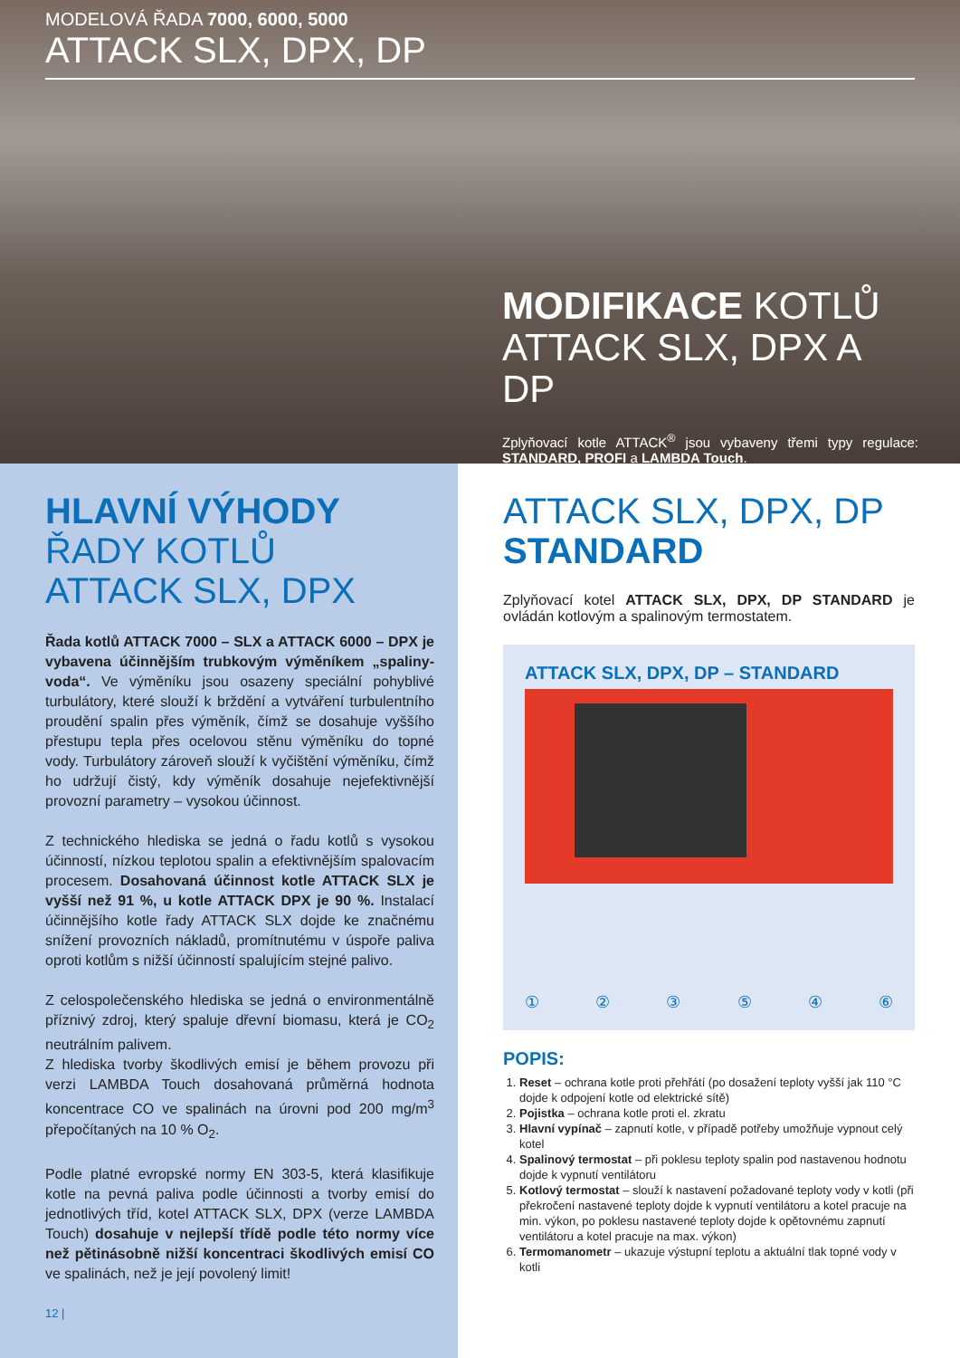MODELOVÁ ŘADA 7000, 6000, 5000
ATTACK SLX, DPX, DP
MODIFIKACE KOTLŮ
ATTACK SLX, DPX A DP
Zplyňovací kotle ATTACK<sup>®</sup> jsou vybaveny třemi typy regulace: STANDARD, PROFI a LAMBDA Touch.
HLAVNÍ VÝHODY
ŘADY KOTLŮ
ATTACK SLX, DPX
Řada kotlů ATTACK 7000 – SLX a ATTACK 6000 – DPX je vybavena účinnějším trubkovým výměníkem „spaliny-voda“. Ve výměníku jsou osazeny speciální pohyblivé turbulátory, které slouží k brždění a vytváření turbulentního proudění spalin přes výměník, čímž se dosahuje vyššího přestupu tepla přes ocelovou stěnu výměníku do topné vody. Turbulátory zároveň slouží k vyčištění výměníku, čímž ho udržují čistý, kdy výměník dosahuje nejefektivnější provozní parametry – vysokou účinnost.
Z technického hlediska se jedná o řadu kotlů s vysokou účinností, nízkou teplotou spalin a efektivnějším spalovacím procesem. Dosahovaná účinnost kotle ATTACK SLX je vyšší než 91 %, u kotle ATTACK DPX je 90 %. Instalací účinnějšího kotle řady ATTACK SLX dojde ke značnému snížení provozních nákladů, promítnutému v úspoře paliva oproti kotlům s nižší účinností spalujícím stejné palivo.
Z celospolečenského hlediska se jedná o environmentálně příznivý zdroj, který spaluje dřevní biomasu, která je CO<sub>2</sub> neutrálním palivem.
Z hlediska tvorby škodlivých emisí je během provozu při verzi LAMBDA Touch dosahovaná průměrná hodnota koncentrace CO ve spalinách na úrovni pod 200 mg/m<sup>3</sup> přepočítaných na 10 % O<sub>2</sub>.
Podle platné evropské normy EN 303-5, která klasifikuje kotle na pevná paliva podle účinnosti a tvorby emisí do jednotlivých tříd, kotel ATTACK SLX, DPX (verze LAMBDA Touch) dosahuje v nejlepší třídě podle této normy více než pětinásobně nižší koncentraci škodlivých emisí CO ve spalinách, než je její povolený limit!
12 |
ATTACK SLX, DPX, DP
STANDARD
Zplyňovací kotel ATTACK SLX, DPX, DP STANDARD je ovládán kotlovým a spalinovým termostatem.
ATTACK SLX, DPX, DP – STANDARD
① ② ③ ⑤ ④ ⑥
POPIS:
1. Reset – ochrana kotle proti přehřátí (po dosažení teploty vyšší jak 110 °C dojde k odpojení kotle od elektrické sítě)
2. Pojistka – ochrana kotle proti el. zkratu
3. Hlavní vypínač – zapnutí kotle, v případě potřeby umožňuje vypnout celý kotel
4. Spalinový termostat – při poklesu teploty spalin pod nastavenou hodnotu dojde k vypnutí ventilátoru
5. Kotlový termostat – slouží k nastavení požadované teploty vody v kotli (při překročení nastavené teploty dojde k vypnutí ventilátoru a kotel pracuje na min. výkon, po poklesu nastavené teploty dojde k opětovnému zapnutí ventilátoru a kotel pracuje na max. výkon)
6. Termomanometr – ukazuje výstupní teplotu a aktuální tlak topné vody v kotli